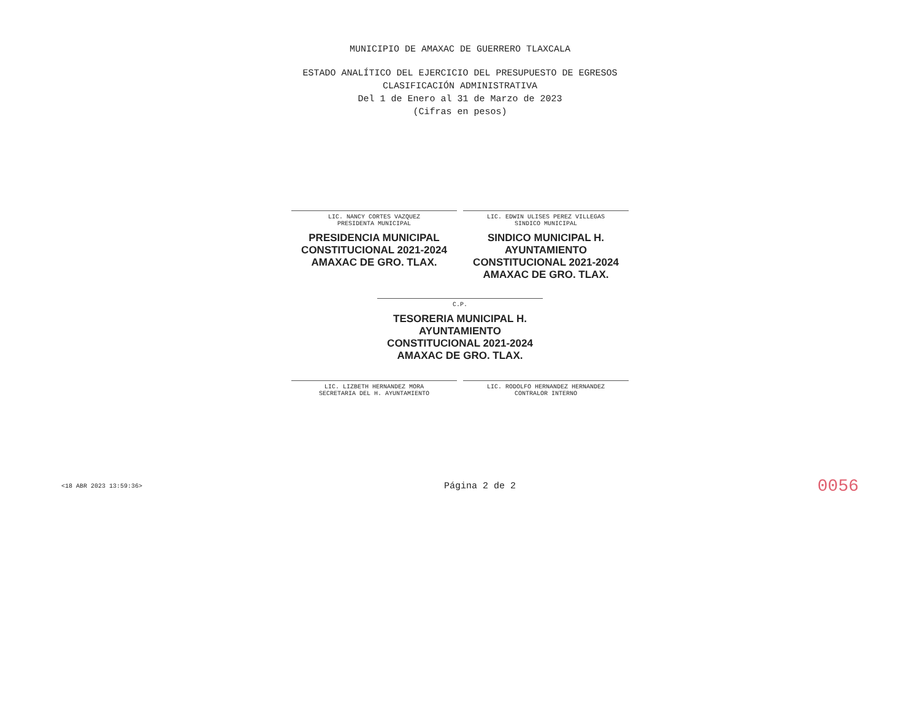MUNICIPIO DE AMAXAC DE GUERRERO TLAXCALA
ESTADO ANALÍTICO DEL EJERCICIO DEL PRESUPUESTO DE EGRESOS
CLASIFICACIÓN ADMINISTRATIVA
Del 1 de Enero al 31 de Marzo de 2023
(Cifras en pesos)
LIC. NANCY CORTES VAZQUEZ
PRESIDENTA MUNICIPAL
PRESIDENCIA MUNICIPAL CONSTITUCIONAL 2021-2024 AMAXAC DE GRO. TLAX.
LIC. EDWIN ULISES PEREZ VILLEGAS
SINDICO MUNICIPAL
SINDICO MUNICIPAL H. AYUNTAMIENTO CONSTITUCIONAL 2021-2024 AMAXAC DE GRO. TLAX.
C.P.
TESORERIA MUNICIPAL H. AYUNTAMIENTO CONSTITUCIONAL 2021-2024 AMAXAC DE GRO. TLAX.
LIC. LIZBETH HERNANDEZ MORA
SECRETARIA DEL H. AYUNTAMIENTO
LIC. RODOLFO HERNANDEZ HERNANDEZ
CONTRALOR INTERNO
<18 ABR 2023 13:59:36> Página 2 de 2 0056